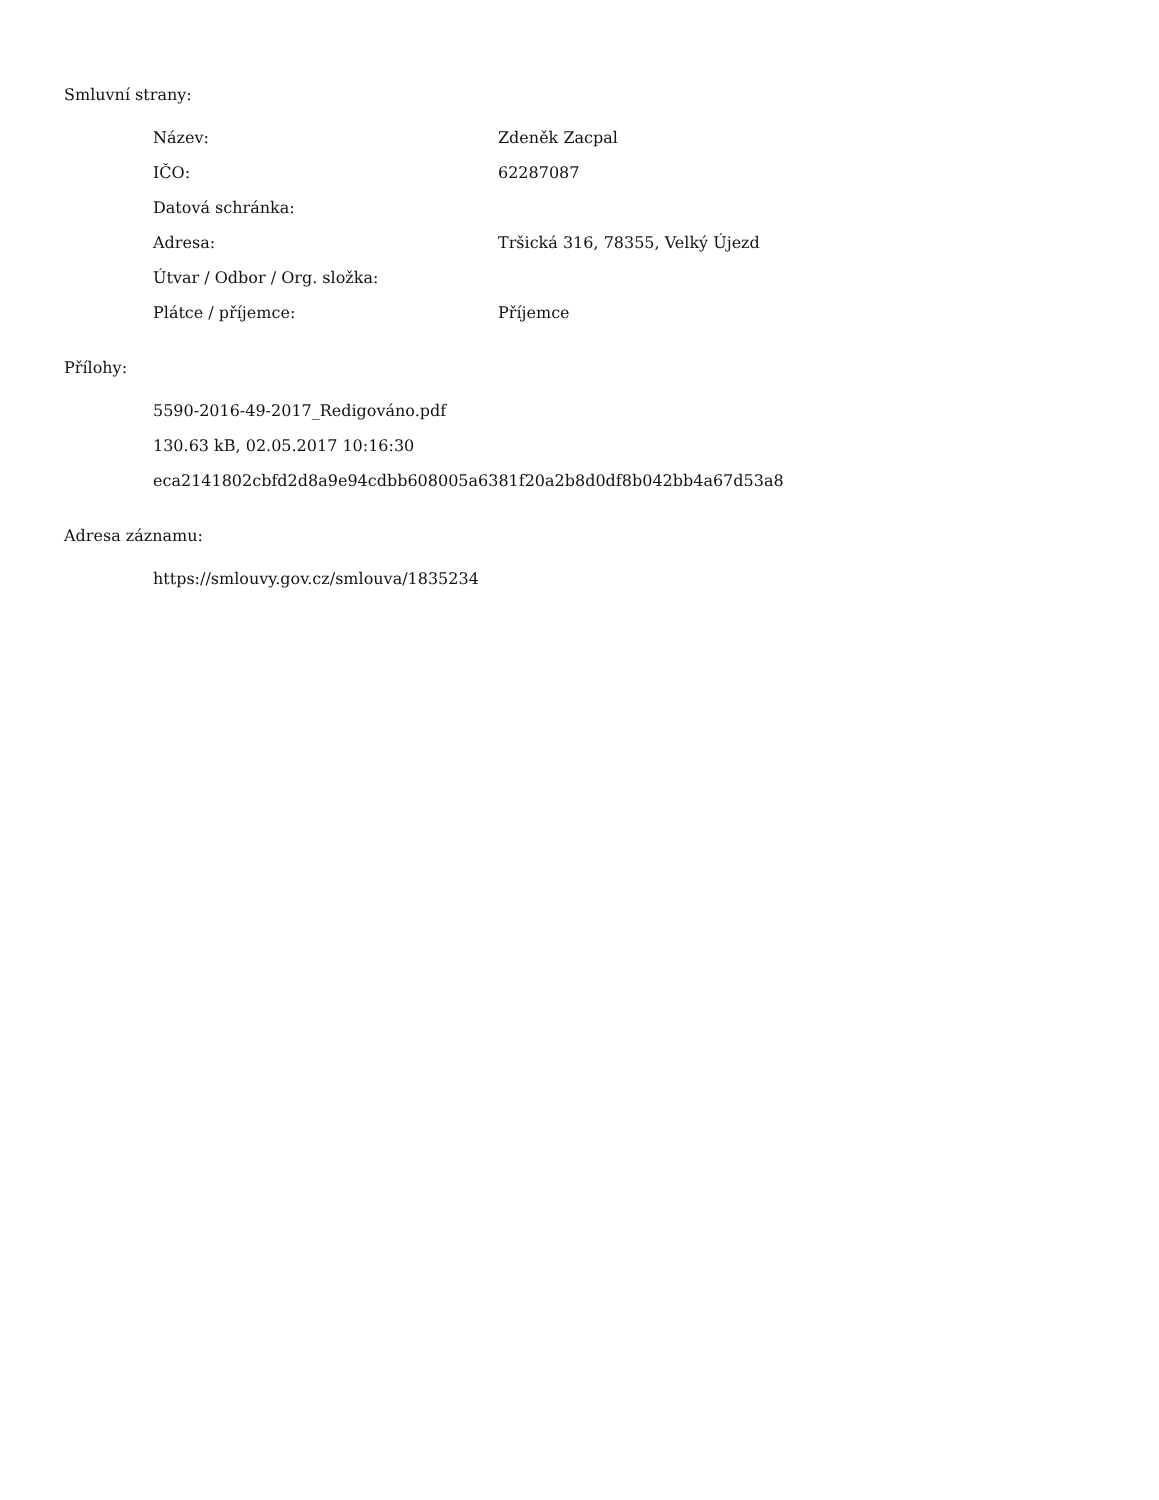Smluvní strany:
| Název: | Zdeněk Zacpal |
| IČO: | 62287087 |
| Datová schránka: | |
| Adresa: | Tršická 316, 78355, Velký Újezd |
| Útvar / Odbor / Org. složka: | |
| Plátce / příjemce: | Příjemce |
Přílohy:
5590-2016-49-2017_Redigováno.pdf
130.63 kB, 02.05.2017 10:16:30
eca2141802cbfd2d8a9e94cdbb608005a6381f20a2b8d0df8b042bb4a67d53a8
Adresa záznamu:
https://smlouvy.gov.cz/smlouva/1835234